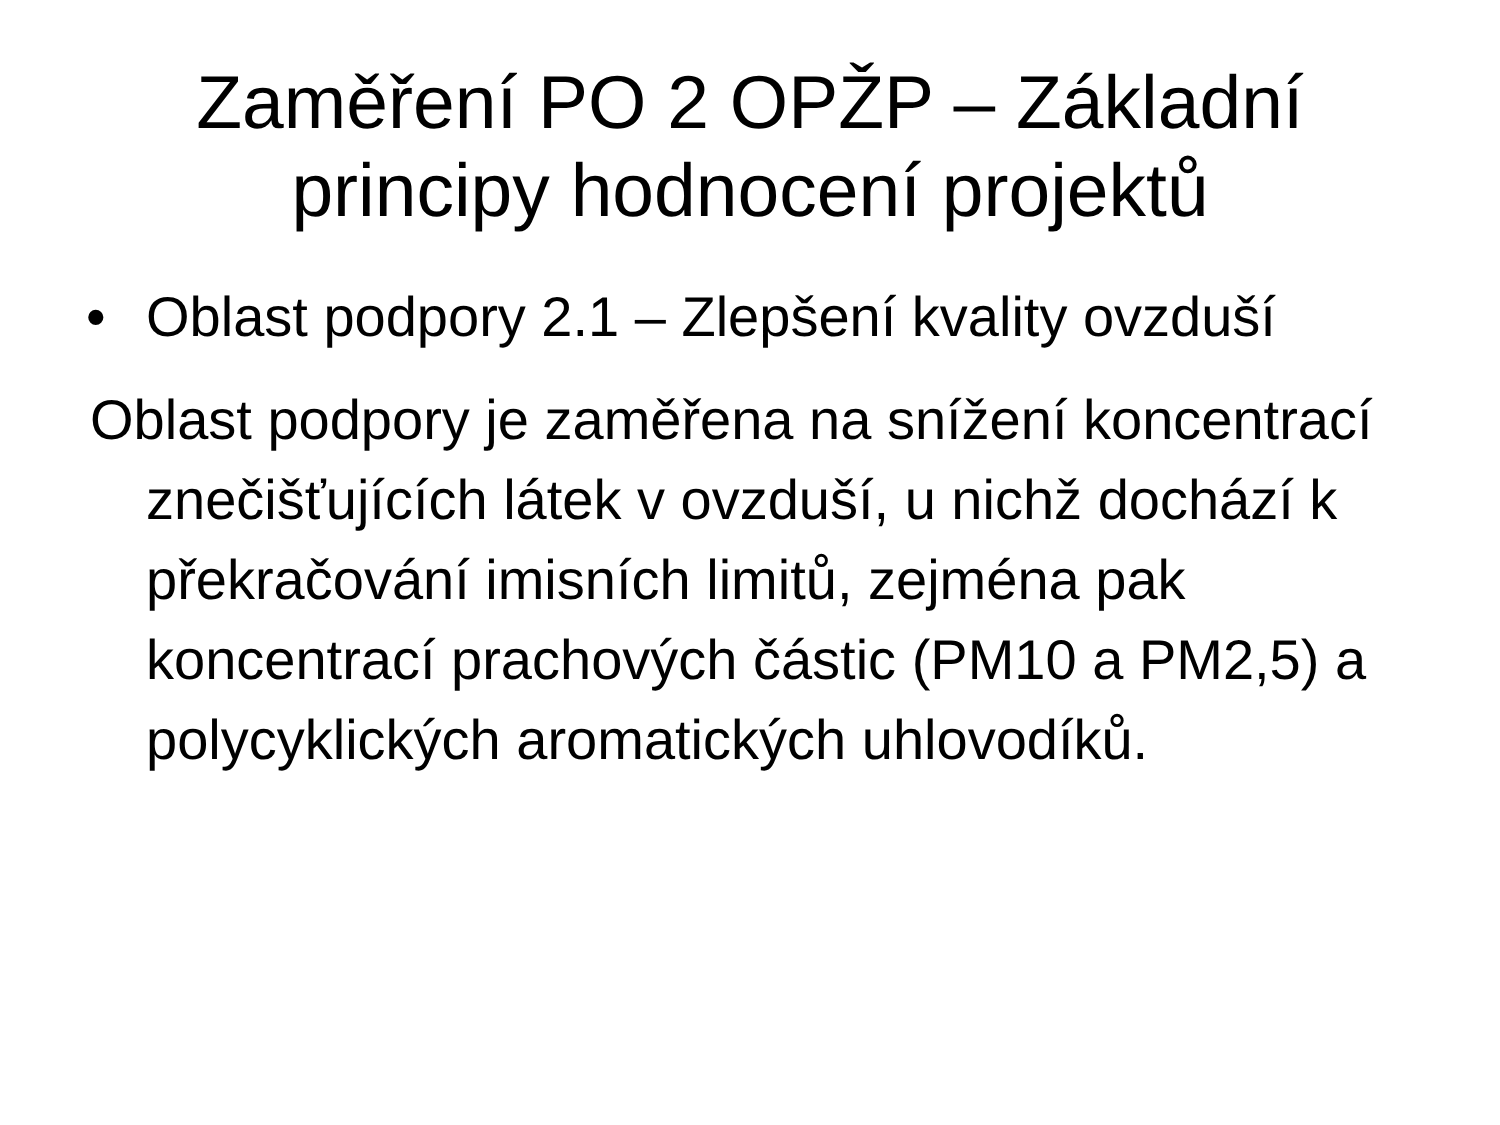Zaměření PO 2 OPŽP – Základní
principy hodnocení projektů
• Oblast podpory 2.1 – Zlepšení kvality ovzduší
Oblast podpory je zaměřena na snížení koncentrací znečišťujících látek v ovzduší, u nichž dochází k překračování imisních limitů, zejména pak koncentrací prachových částic (PM10 a PM2,5) a polycyklických aromatických uhlovodíků.